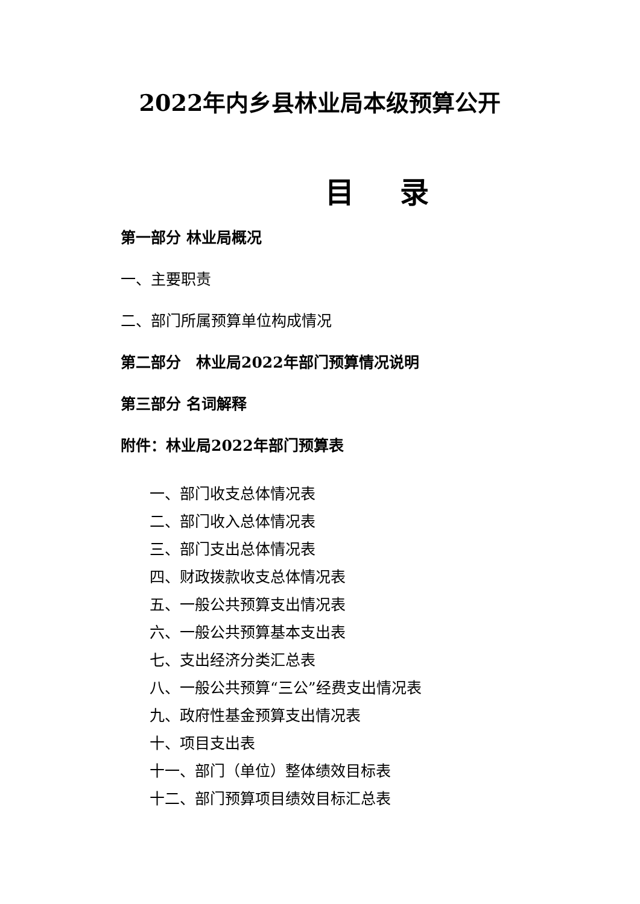2022年内乡县林业局本级预算公开
目 录
第一部分 林业局概况
一、主要职责
二、部门所属预算单位构成情况
第二部分　林业局2022年部门预算情况说明
第三部分 名词解释
附件：林业局2022年部门预算表
一、部门收支总体情况表
二、部门收入总体情况表
三、部门支出总体情况表
四、财政拨款收支总体情况表
五、一般公共预算支出情况表
六、一般公共预算基本支出表
七、支出经济分类汇总表
八、一般公共预算“三公”经费支出情况表
九、政府性基金预算支出情况表
十、项目支出表
十一、部门（单位）整体绩效目标表
十二、部门预算项目绩效目标汇总表